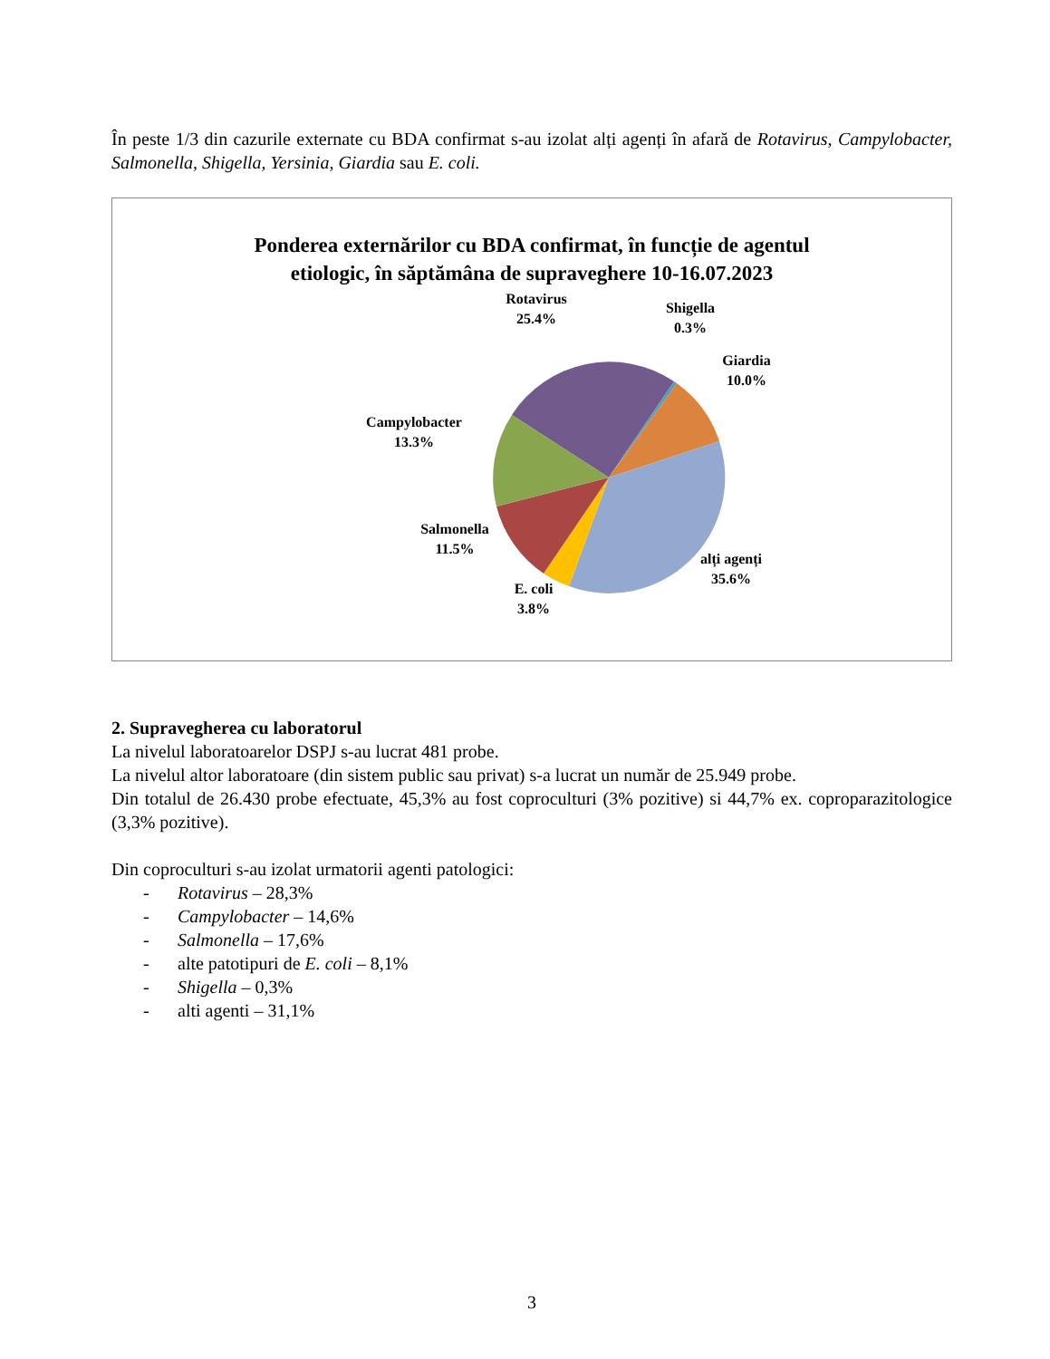În peste 1/3 din cazurile externate cu BDA confirmat s-au izolat alți agenți în afară de Rotavirus, Campylobacter, Salmonella, Shigella, Yersinia, Giardia sau E. coli.
Ponderea externărilor cu BDA confirmat, în funcție de agentul
etiologic, în săptămâna de supraveghere 10-16.07.2023
Rotavirus
25.4%
Shigella
0.3%
Giardia
10.0%
Campylobacter
13.3%
Salmonella
11.5%
alți agenți
35.6%
E. coli
3.8%
2. Supravegherea cu laboratorul
La nivelul laboratoarelor DSPJ s-au lucrat 481 probe.
La nivelul altor laboratoare (din sistem public sau privat) s-a lucrat un număr de 25.949 probe.
Din totalul de 26.430 probe efectuate, 45,3% au fost coproculturi (3% pozitive) si 44,7% ex. coproparazitologice (3,3% pozitive).
Din coproculturi s-au izolat urmatorii agenti patologici:
- Rotavirus – 28,3%
- Campylobacter – 14,6%
- Salmonella – 17,6%
- alte patotipuri de E. coli – 8,1%
- Shigella – 0,3%
- alti agenti – 31,1%
3